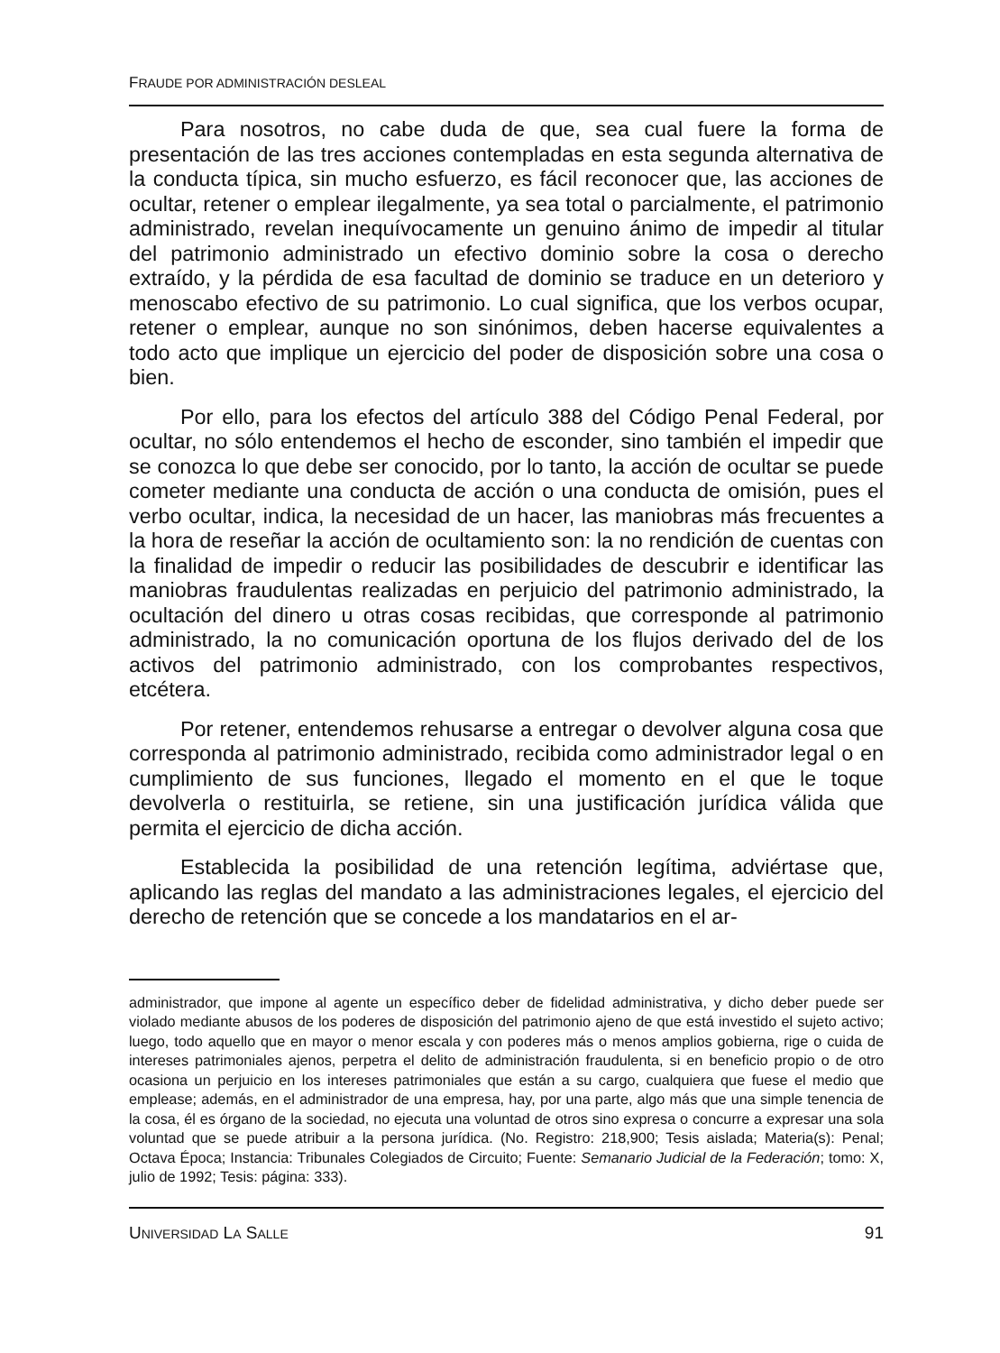FRAUDE POR ADMINISTRACIÓN DESLEAL
Para nosotros, no cabe duda de que, sea cual fuere la forma de presentación de las tres acciones contempladas en esta segunda alternativa de la conducta típica, sin mucho esfuerzo, es fácil reconocer que, las acciones de ocultar, retener o emplear ilegalmente, ya sea total o parcialmente, el patrimonio administrado, revelan inequívocamente un genuino ánimo de impedir al titular del patrimonio administrado un efectivo dominio sobre la cosa o derecho extraído, y la pérdida de esa facultad de dominio se traduce en un deterioro y menoscabo efectivo de su patrimonio. Lo cual significa, que los verbos ocupar, retener o emplear, aunque no son sinónimos, deben hacerse equivalentes a todo acto que implique un ejercicio del poder de disposición sobre una cosa o bien.
Por ello, para los efectos del artículo 388 del Código Penal Federal, por ocultar, no sólo entendemos el hecho de esconder, sino también el impedir que se conozca lo que debe ser conocido, por lo tanto, la acción de ocultar se puede cometer mediante una conducta de acción o una conducta de omisión, pues el verbo ocultar, indica, la necesidad de un hacer, las maniobras más frecuentes a la hora de reseñar la acción de ocultamiento son: la no rendición de cuentas con la finalidad de impedir o reducir las posibilidades de descubrir e identificar las maniobras fraudulentas realizadas en perjuicio del patrimonio administrado, la ocultación del dinero u otras cosas recibidas, que corresponde al patrimonio administrado, la no comunicación oportuna de los flujos derivado del de los activos del patrimonio administrado, con los comprobantes respectivos, etcétera.
Por retener, entendemos rehusarse a entregar o devolver alguna cosa que corresponda al patrimonio administrado, recibida como administrador legal o en cumplimiento de sus funciones, llegado el momento en el que le toque devolverla o restituirla, se retiene, sin una justificación jurídica válida que permita el ejercicio de dicha acción.
Establecida la posibilidad de una retención legítima, adviértase que, aplicando las reglas del mandato a las administraciones legales, el ejercicio del derecho de retención que se concede a los mandatarios en el ar-
administrador, que impone al agente un específico deber de fidelidad administrativa, y dicho deber puede ser violado mediante abusos de los poderes de disposición del patrimonio ajeno de que está investido el sujeto activo; luego, todo aquello que en mayor o menor escala y con poderes más o menos amplios gobierna, rige o cuida de intereses patrimoniales ajenos, perpetra el delito de administración fraudulenta, si en beneficio propio o de otro ocasiona un perjuicio en los intereses patrimoniales que están a su cargo, cualquiera que fuese el medio que emplease; además, en el administrador de una empresa, hay, por una parte, algo más que una simple tenencia de la cosa, él es órgano de la sociedad, no ejecuta una voluntad de otros sino expresa o concurre a expresar una sola voluntad que se puede atribuir a la persona jurídica. (No. Registro: 218,900; Tesis aislada; Materia(s): Penal; Octava Época; Instancia: Tribunales Colegiados de Circuito; Fuente: Semanario Judicial de la Federación; tomo: X, julio de 1992; Tesis: página: 333).
UNIVERSIDAD LA SALLE 91